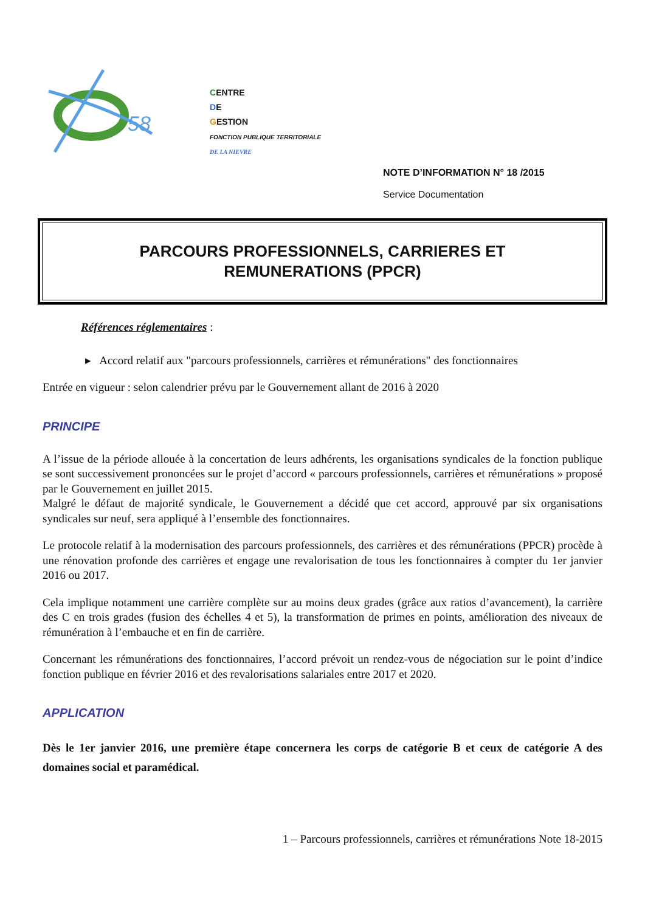58
CENTRE
DE
GESTION
FONCTION PUBLIQUE TERRITORIALE
DE LA NIEVRE
NOTE D’INFORMATION N° 18 /2015
Service Documentation
PARCOURS PROFESSIONNELS, CARRIERES ET
REMUNERATIONS (PPCR)
Références réglementaires :
▸ Accord relatif aux "parcours professionnels, carrières et rémunérations" des fonctionnaires
Entrée en vigueur : selon calendrier prévu par le Gouvernement allant de 2016 à 2020
PRINCIPE
A l’issue de la période allouée à la concertation de leurs adhérents, les organisations syndicales de la fonction publique se sont successivement prononcées sur le projet d’accord « parcours professionnels, carrières et rémunérations » proposé par le Gouvernement en juillet 2015.
Malgré le défaut de majorité syndicale, le Gouvernement a décidé que cet accord, approuvé par six organisations syndicales sur neuf, sera appliqué à l’ensemble des fonctionnaires.
Le protocole relatif à la modernisation des parcours professionnels, des carrières et des rémunérations (PPCR) procède à une rénovation profonde des carrières et engage une revalorisation de tous les fonctionnaires à compter du 1er janvier 2016 ou 2017.
Cela implique notamment une carrière complète sur au moins deux grades (grâce aux ratios d’avancement), la carrière des C en trois grades (fusion des échelles 4 et 5), la transformation de primes en points, amélioration des niveaux de rémunération à l’embauche et en fin de carrière.
Concernant les rémunérations des fonctionnaires, l’accord prévoit un rendez-vous de négociation sur le point d’indice fonction publique en février 2016 et des revalorisations salariales entre 2017 et 2020.
APPLICATION
Dès le 1er janvier 2016, une première étape concernera les corps de catégorie B et ceux de catégorie A des domaines social et paramédical.
1 – Parcours professionnels, carrières et rémunérations Note 18-2015